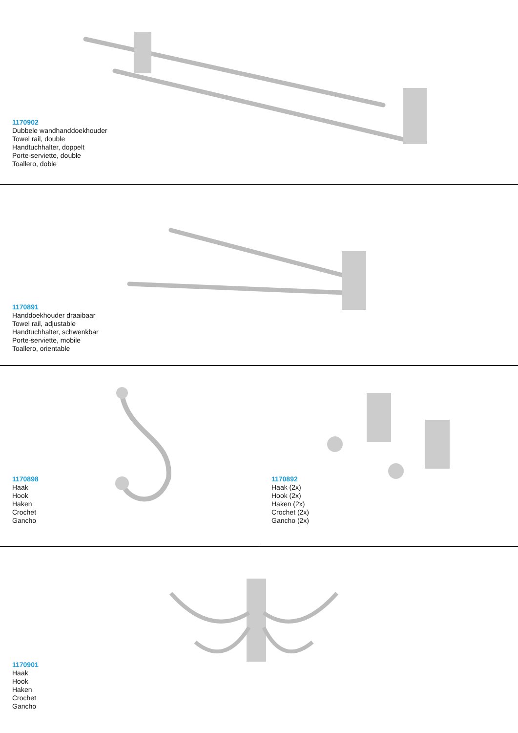1170902
Dubbele wandhanddoekhouder
Towel rail, double
Handtuchhalter, doppelt
Porte-serviette, double
Toallero, doble
1170891
Handdoekhouder draaibaar
Towel rail, adjustable
Handtuchhalter, schwenkbar
Porte-serviette, mobile
Toallero, orientable
1170898
Haak
Hook
Haken
Crochet
Gancho
1170892
Haak (2x)
Hook (2x)
Haken (2x)
Crochet (2x)
Gancho (2x)
1170901
Haak
Hook
Haken
Crochet
Gancho